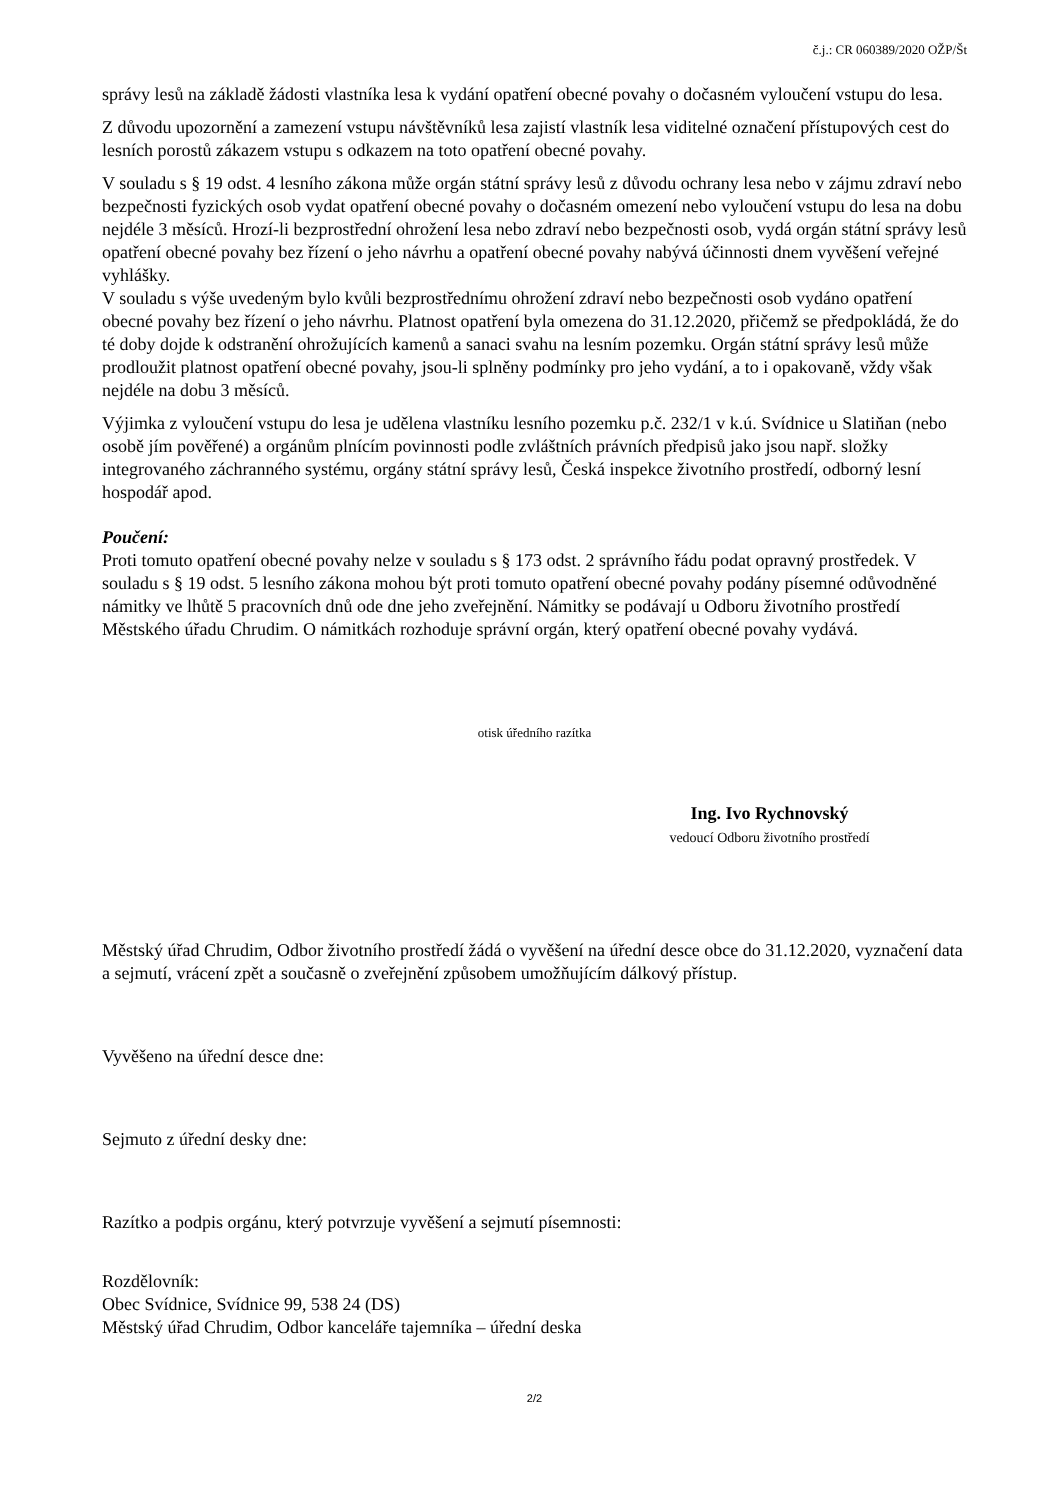č.j.: CR 060389/2020 OŽP/Št
správy lesů na základě žádosti vlastníka lesa k vydání opatření obecné povahy o dočasném vyloučení vstupu do lesa.
Z důvodu upozornění a zamezení vstupu návštěvníků lesa zajistí vlastník lesa viditelné označení přístupových cest do lesních porostů zákazem vstupu s odkazem na toto opatření obecné povahy.
V souladu s § 19 odst. 4 lesního zákona může orgán státní správy lesů z důvodu ochrany lesa nebo v zájmu zdraví nebo bezpečnosti fyzických osob vydat opatření obecné povahy o dočasném omezení nebo vyloučení vstupu do lesa na dobu nejdéle 3 měsíců. Hrozí-li bezprostřední ohrožení lesa nebo zdraví nebo bezpečnosti osob, vydá orgán státní správy lesů opatření obecné povahy bez řízení o jeho návrhu a opatření obecné povahy nabývá účinnosti dnem vyvěšení veřejné vyhlášky.
V souladu s výše uvedeným bylo kvůli bezprostřednímu ohrožení zdraví nebo bezpečnosti osob vydáno opatření obecné povahy bez řízení o jeho návrhu. Platnost opatření byla omezena do 31.12.2020, přičemž se předpokládá, že do té doby dojde k odstranění ohrožujících kamenů a sanaci svahu na lesním pozemku. Orgán státní správy lesů může prodloužit platnost opatření obecné povahy, jsou-li splněny podmínky pro jeho vydání, a to i opakovaně, vždy však nejdéle na dobu 3 měsíců.
Výjimka z vyloučení vstupu do lesa je udělena vlastníku lesního pozemku p.č. 232/1 v k.ú. Svídnice u Slatiňan (nebo osobě jím pověřené) a orgánům plnícím povinnosti podle zvláštních právních předpisů jako jsou např. složky integrovaného záchranného systému, orgány státní správy lesů, Česká inspekce životního prostředí, odborný lesní hospodář apod.
Poučení:
Proti tomuto opatření obecné povahy nelze v souladu s § 173 odst. 2 správního řádu podat opravný prostředek. V souladu s § 19 odst. 5 lesního zákona mohou být proti tomuto opatření obecné povahy podány písemné odůvodněné námitky ve lhůtě 5 pracovních dnů ode dne jeho zveřejnění. Námitky se podávají u Odboru životního prostředí Městského úřadu Chrudim. O námitkách rozhoduje správní orgán, který opatření obecné povahy vydává.
otisk úředního razítka
Ing. Ivo Rychnovský
vedoucí Odboru životního prostředí
Městský úřad Chrudim, Odbor životního prostředí žádá o vyvěšení na úřední desce obce do 31.12.2020, vyznačení data a sejmutí, vrácení zpět a současně o zveřejnění způsobem umožňujícím dálkový přístup.
Vyvěšeno na úřední desce dne:
Sejmuto z úřední desky dne:
Razítko a podpis orgánu, který potvrzuje vyvěšení a sejmutí písemnosti:
Rozdělovník:
Obec Svídnice, Svídnice 99, 538 24 (DS)
Městský úřad Chrudim, Odbor kanceláře tajemníka – úřední deska
2/2